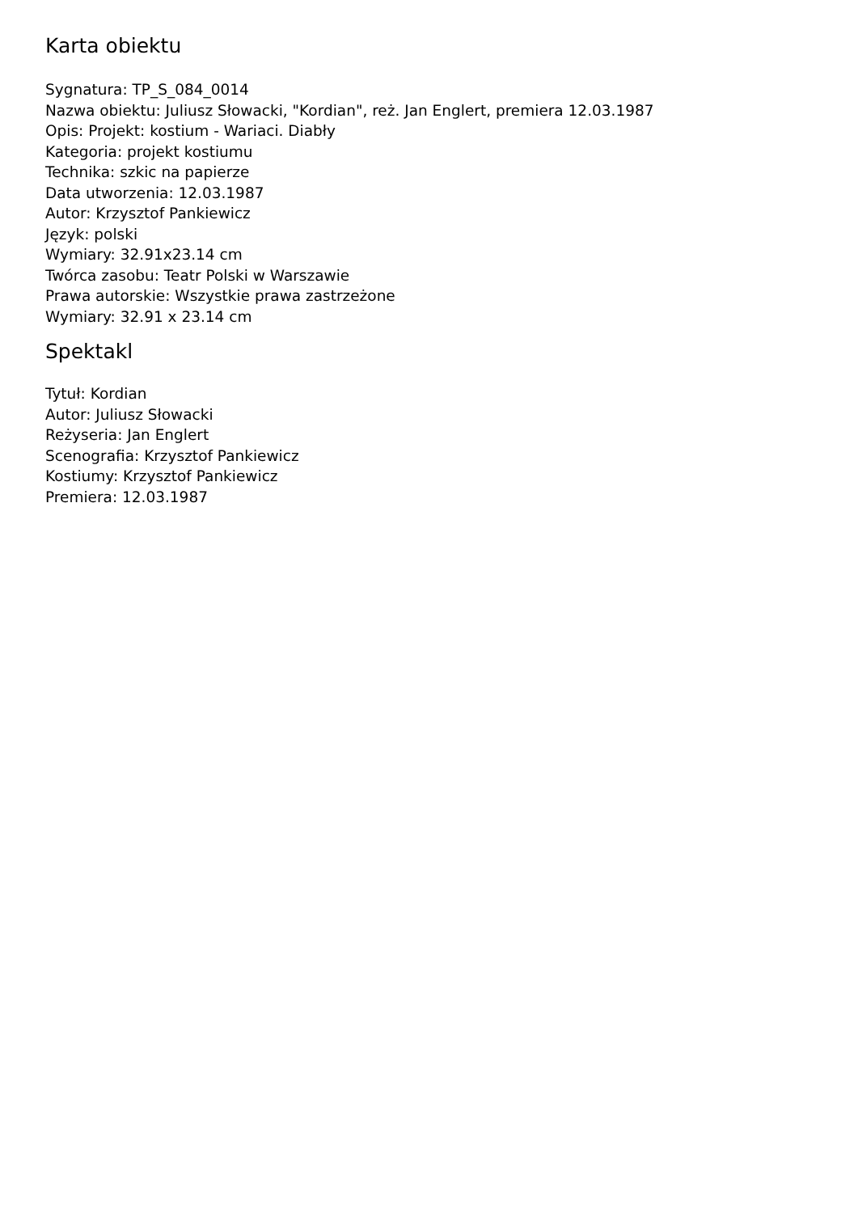Karta obiektu
Sygnatura: TP_S_084_0014
Nazwa obiektu: Juliusz Słowacki, "Kordian", reż. Jan Englert, premiera 12.03.1987
Opis: Projekt: kostium - Wariaci. Diabły
Kategoria: projekt kostiumu
Technika: szkic na papierze
Data utworzenia: 12.03.1987
Autor: Krzysztof Pankiewicz
Język: polski
Wymiary: 32.91x23.14 cm
Twórca zasobu: Teatr Polski w Warszawie
Prawa autorskie: Wszystkie prawa zastrzeżone
Wymiary: 32.91 x 23.14 cm
Spektakl
Tytuł: Kordian
Autor: Juliusz Słowacki
Reżyseria: Jan Englert
Scenografia: Krzysztof Pankiewicz
Kostiumy: Krzysztof Pankiewicz
Premiera: 12.03.1987